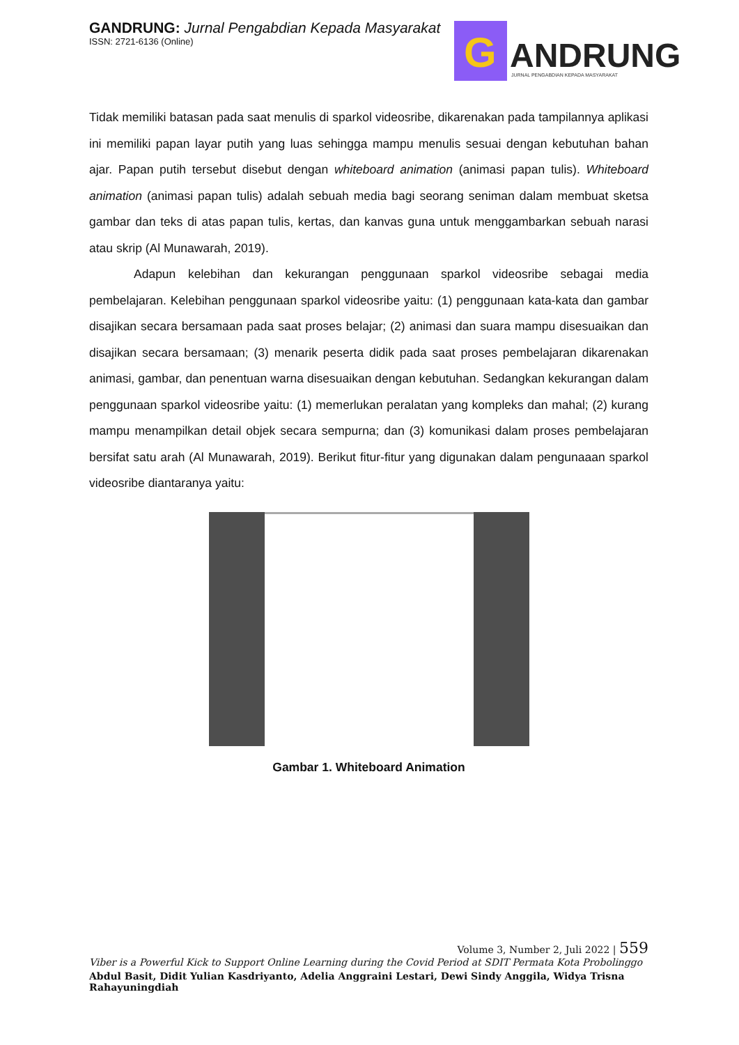GANDRUNG: Jurnal Pengabdian Kepada Masyarakat
ISSN: 2721-6136 (Online)
G
ANDRUNG
JURNAL PENGABDIAN KEPADA MASYARAKAT
Tidak memiliki batasan pada saat menulis di sparkol videosribe, dikarenakan pada tampilannya aplikasi ini memiliki papan layar putih yang luas sehingga mampu menulis sesuai dengan kebutuhan bahan ajar. Papan putih tersebut disebut dengan whiteboard animation (animasi papan tulis). Whiteboard animation (animasi papan tulis) adalah sebuah media bagi seorang seniman dalam membuat sketsa gambar dan teks di atas papan tulis, kertas, dan kanvas guna untuk menggambarkan sebuah narasi atau skrip (Al Munawarah, 2019).
Adapun kelebihan dan kekurangan penggunaan sparkol videosribe sebagai media pembelajaran. Kelebihan penggunaan sparkol videosribe yaitu: (1) penggunaan kata-kata dan gambar disajikan secara bersamaan pada saat proses belajar; (2) animasi dan suara mampu disesuaikan dan disajikan secara bersamaan; (3) menarik peserta didik pada saat proses pembelajaran dikarenakan animasi, gambar, dan penentuan warna disesuaikan dengan kebutuhan. Sedangkan kekurangan dalam penggunaan sparkol videosribe yaitu: (1) memerlukan peralatan yang kompleks dan mahal; (2) kurang mampu menampilkan detail objek secara sempurna; dan (3) komunikasi dalam proses pembelajaran bersifat satu arah (Al Munawarah, 2019). Berikut fitur-fitur yang digunakan dalam pengunaaan sparkol videosribe diantaranya yaitu:
Gambar 1. Whiteboard Animation
Volume 3, Number 2, Juli 2022 | 559
Viber is a Powerful Kick to Support Online Learning during the Covid Period at SDIT Permata Kota Probolinggo
Abdul Basit, Didit Yulian Kasdriyanto, Adelia Anggraini Lestari, Dewi Sindy Anggila, Widya Trisna Rahayuningdiah